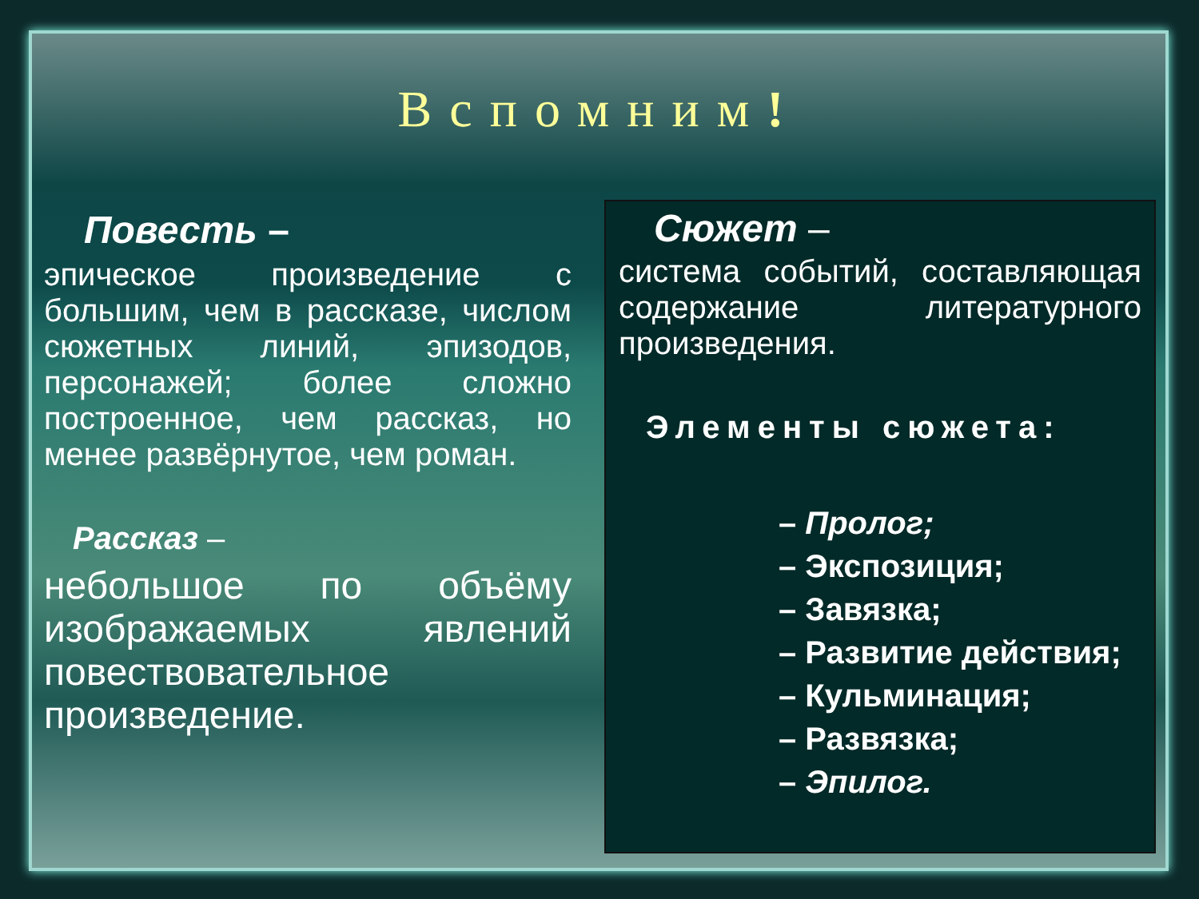Вспомним!
Повесть –
эпическое произведение с большим, чем в рассказе, числом сюжетных линий, эпизодов, персонажей; более сложно построенное, чем рассказ, но менее развёрнутое, чем роман.
Рассказ –
небольшое по объёму изображаемых явлений повествовательное произведение.
Сюжет –
система событий, составляющая содержание литературного произведения.
Элементы сюжета:
– Пролог;
– Экспозиция;
– Завязка;
– Развитие действия;
– Кульминация;
– Развязка;
– Эпилог.